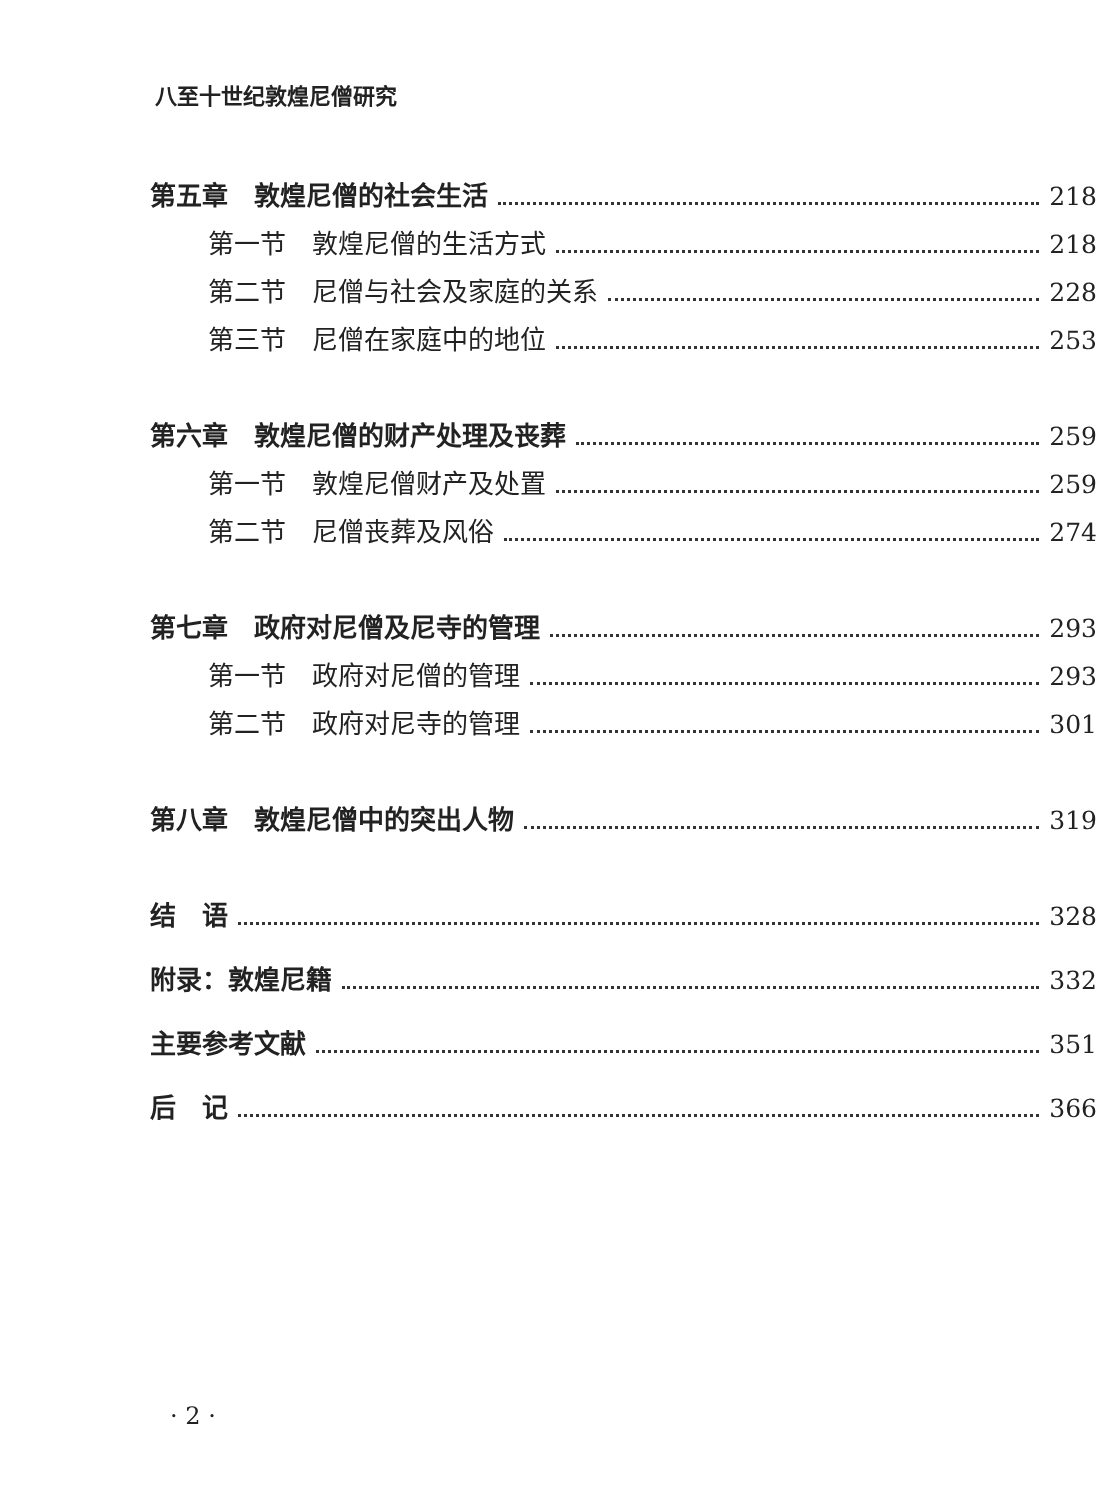八至十世纪敦煌尼僧研究
第五章　敦煌尼僧的社会生活 218
第一节　敦煌尼僧的生活方式 218
第二节　尼僧与社会及家庭的关系 228
第三节　尼僧在家庭中的地位 253
第六章　敦煌尼僧的财产处理及丧葬 259
第一节　敦煌尼僧财产及处置 259
第二节　尼僧丧葬及风俗 274
第七章　政府对尼僧及尼寺的管理 293
第一节　政府对尼僧的管理 293
第二节　政府对尼寺的管理 301
第八章　敦煌尼僧中的突出人物 319
结　语 328
附录：敦煌尼籍 332
主要参考文献 351
后　记 366
· 2 ·